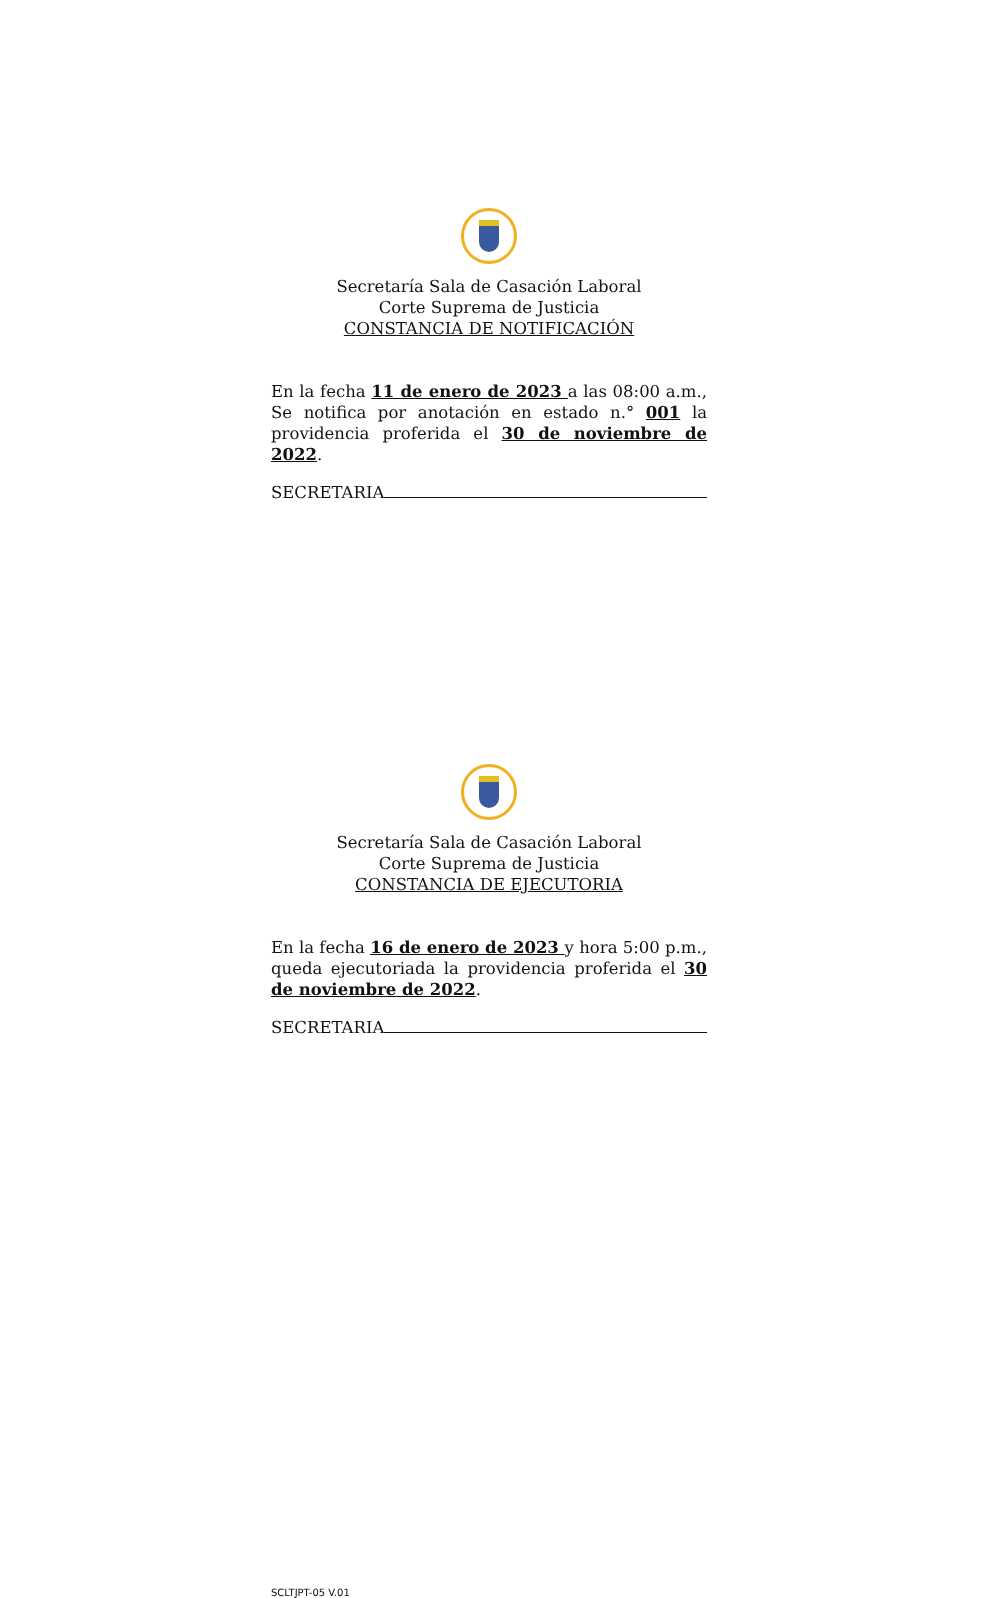Secretaría Sala de Casación Laboral
Corte Suprema de Justicia
CONSTANCIA DE NOTIFICACIÓN
En la fecha 11 de enero de 2023 a las 08:00 a.m., Se notifica por anotación en estado n.° 001 la providencia proferida el 30 de noviembre de 2022.
SECRETARIA
Secretaría Sala de Casación Laboral
Corte Suprema de Justicia
CONSTANCIA DE EJECUTORIA
En la fecha 16 de enero de 2023 y hora 5:00 p.m., queda ejecutoriada la providencia proferida el 30 de noviembre de 2022.
SECRETARIA
SCLTJPT-05 V.01